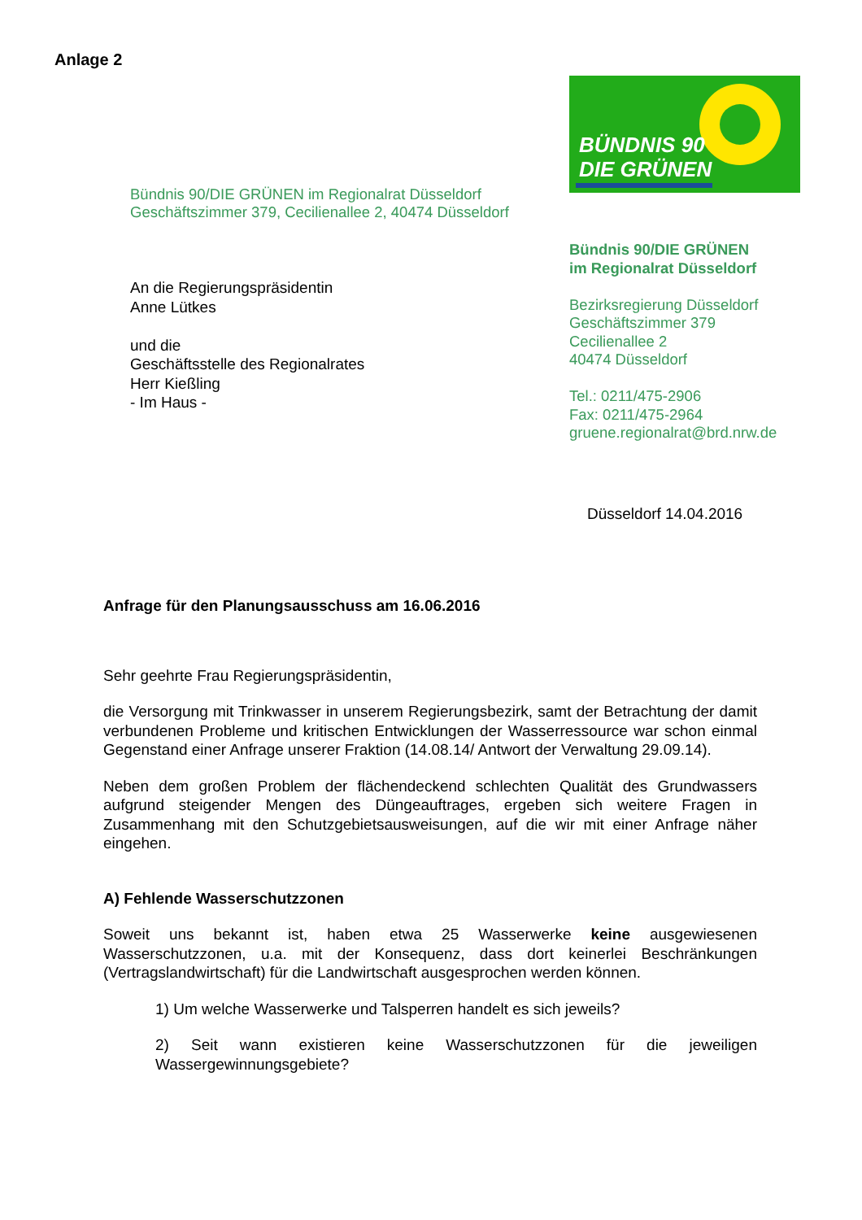Anlage 2
BÜNDNIS 90
DIE GRÜNEN
Bündnis 90/DIE GRÜNEN im Regionalrat Düsseldorf
Geschäftszimmer 379, Cecilienallee 2, 40474 Düsseldorf
An die Regierungspräsidentin
Anne Lütkes
und die
Geschäftsstelle des Regionalrates
Herr Kießling
- Im Haus -
Bündnis 90/DIE GRÜNEN
im Regionalrat Düsseldorf
Bezirksregierung Düsseldorf
Geschäftszimmer 379
Cecilienallee 2
40474 Düsseldorf
Tel.: 0211/475-2906
Fax: 0211/475-2964
gruene.regionalrat@brd.nrw.de
Düsseldorf 14.04.2016
Anfrage für den Planungsausschuss am 16.06.2016
Sehr geehrte Frau Regierungspräsidentin,
die Versorgung mit Trinkwasser in unserem Regierungsbezirk, samt der Betrachtung der damit verbundenen Probleme und kritischen Entwicklungen der Wasserressource war schon einmal Gegenstand einer Anfrage unserer Fraktion (14.08.14/ Antwort der Verwaltung 29.09.14).
Neben dem großen Problem der flächendeckend schlechten Qualität des Grundwassers aufgrund steigender Mengen des Düngeauftrages, ergeben sich weitere Fragen in Zusammenhang mit den Schutzgebietsausweisungen, auf die wir mit einer Anfrage näher eingehen.
A) Fehlende Wasserschutzzonen
Soweit uns bekannt ist, haben etwa 25 Wasserwerke keine ausgewiesenen Wasserschutzzonen, u.a. mit der Konsequenz, dass dort keinerlei Beschränkungen (Vertragslandwirtschaft) für die Landwirtschaft ausgesprochen werden können.
1) Um welche Wasserwerke und Talsperren handelt es sich jeweils?
2) Seit wann existieren keine Wasserschutzzonen für die jeweiligen Wassergewinnungsgebiete?